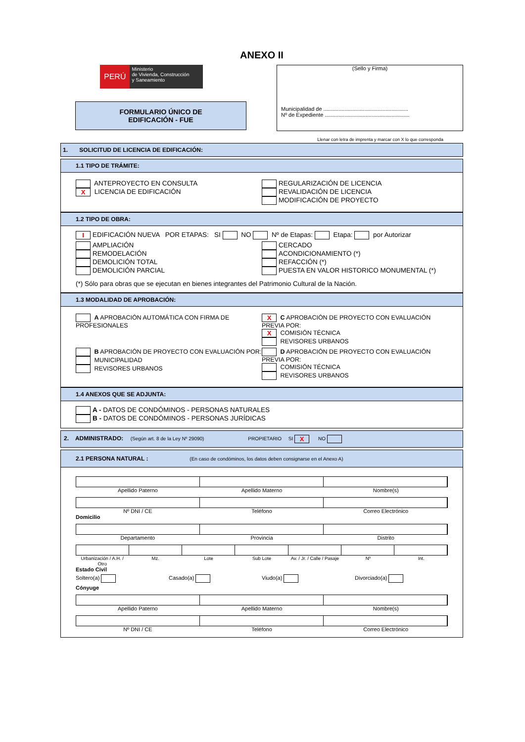ANEXO II
PERÚ
Ministerio
de Vivienda, Construcción
y Saneamiento
FORMULARIO ÚNICO DE
EDIFICACIÓN - FUE
(Sello y Firma)
Municipalidad de ........................................................
Nº de Expediente ........................................................
Llenar con letra de imprenta y marcar con X lo que corresponda
1. SOLICITUD DE LICENCIA DE EDIFICACIÓN:
1.1 TIPO DE TRÁMITE:
ANTEPROYECTO EN CONSULTA
X LICENCIA DE EDIFICACIÓN
REGULARIZACIÓN DE LICENCIA
REVALIDACIÓN DE LICENCIA
MODIFICACIÓN DE PROYECTO
1.2 TIPO DE OBRA:
I EDIFICACIÓN NUEVA POR ETAPAS: SI NO Nº de Etapas: Etapa: por Autorizar
AMPLIACIÓN
REMODELACIÓN
DEMOLICIÓN TOTAL
DEMOLICIÓN PARCIAL
CERCADO
ACONDICIONAMIENTO (*)
REFACCIÓN (*)
PUESTA EN VALOR HISTORICO MONUMENTAL (*)
(*) Sólo para obras que se ejecutan en bienes integrantes del Patrimonio Cultural de la Nación.
1.3 MODALIDAD DE APROBACIÓN:
A APROBACIÓN AUTOMÁTICA CON FIRMA DE PROFESIONALES
X C APROBACIÓN DE PROYECTO CON EVALUACIÓN PREVIA POR:
X COMISIÓN TÉCNICA
REVISORES URBANOS
B APROBACIÓN DE PROYECTO CON EVALUACIÓN POR:
MUNICIPALIDAD
REVISORES URBANOS
D APROBACIÓN DE PROYECTO CON EVALUACIÓN PREVIA POR:
COMISIÓN TÉCNICA
REVISORES URBANOS
1.4 ANEXOS QUE SE ADJUNTA:
A - DATOS DE CONDÓMINOS - PERSONAS NATURALES
B - DATOS DE CONDÓMINOS - PERSONAS JURÍDICAS
2. ADMINISTRADO: (Según art. 8 de la Ley Nº 29090) PROPIETARIO SI X NO
2.1 PERSONA NATURAL : (En caso de condóminos, los datos deben consignarse en el Anexo A)
Apellido Paterno Apellido Materno Nombre(s)
Nº DNI / CE Teléfono Correo Electrónico
Domicilio
Departamento Provincia Distrito
Urbanización / A.H. / Otro Mz. Lote Sub Lote Av. / Jr. / Calle / Pasaje Nº Int.
Estado Civil
Soltero(a) Casado(a) Viudo(a) Divorciado(a)
Cónyuge
Apellido Paterno Apellido Materno Nombre(s)
Nº DNI / CE Teléfono Correo Electrónico